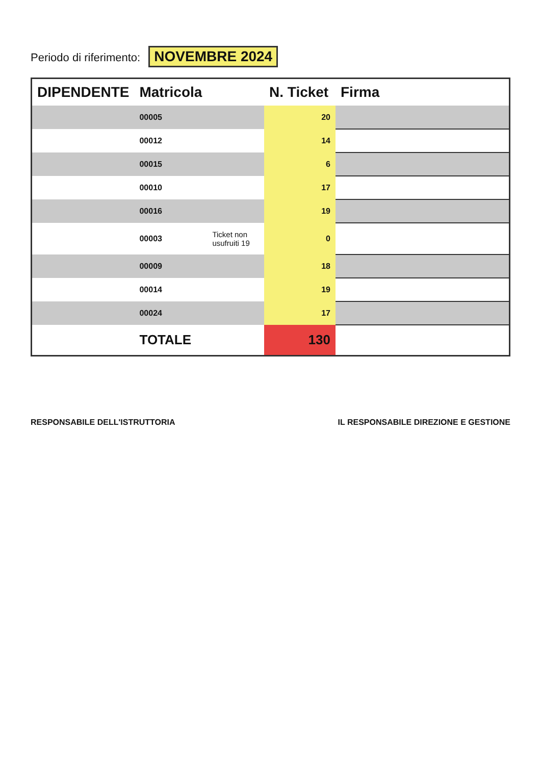Periodo di riferimento: NOVEMBRE 2024
| DIPENDENTE | Matricola | | N. Ticket | Firma |
| --- | --- | --- | --- | --- |
| | 00005 | | 20 | |
| | 00012 | | 14 | |
| | 00015 | | 6 | |
| | 00010 | | 17 | |
| | 00016 | | 19 | |
| | 00003 | Ticket non usufruiti 19 | 0 | |
| | 00009 | | 18 | |
| | 00014 | | 19 | |
| | 00024 | | 17 | |
| | TOTALE | | 130 | |
RESPONSABILE DELL'ISTRUTTORIA IL RESPONSABILE DIREZIONE E GESTIONE